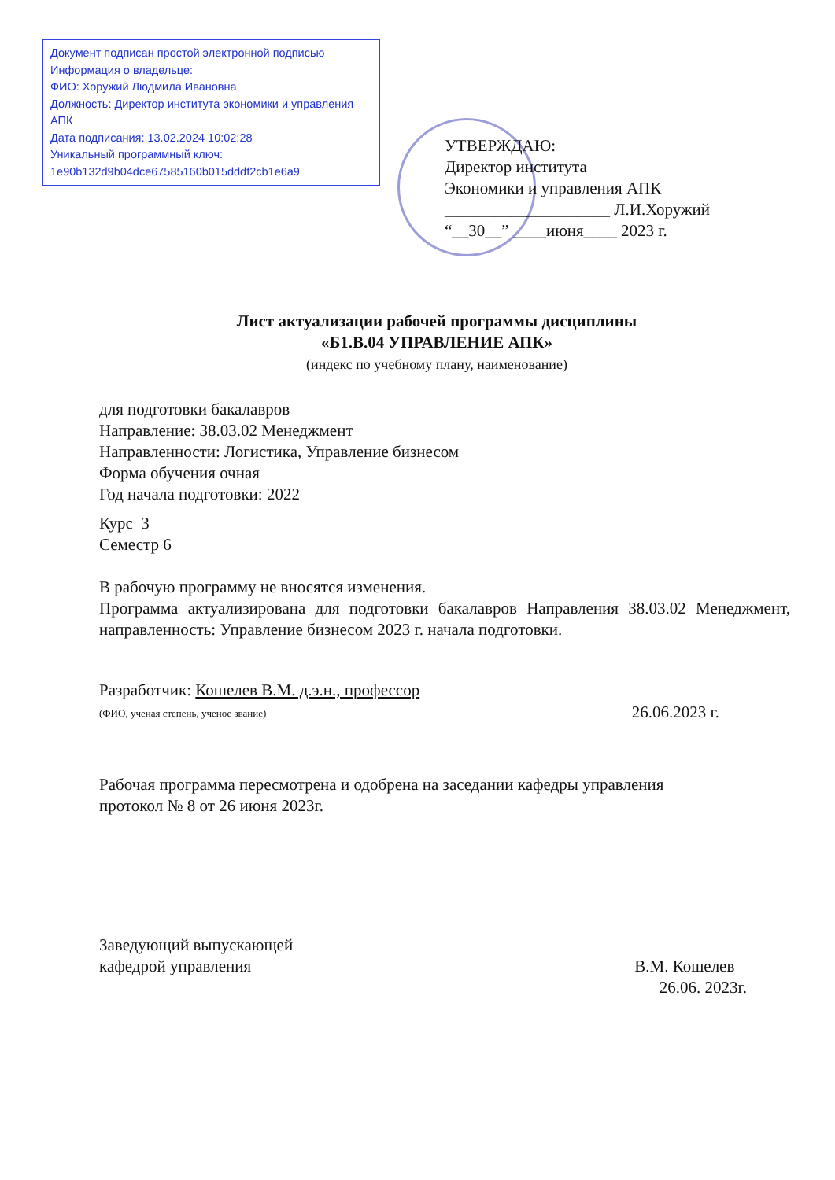Документ подписан простой электронной подписью
Информация о владельце:
ФИО: Хоружий Людмила Ивановна
Должность: Директор института экономики и управления АПК
Дата подписания: 13.02.2024 10:02:28
Уникальный программный ключ:
1e90b132d9b04dce67585160b015dddf2cb1e6a9
УТВЕРЖДАЮ:
Директор института
Экономики и управления АПК
____________________ Л.И.Хоружий
“__30__” ____июня____ 2023 г.
Лист актуализации рабочей программы дисциплины
«Б1.В.04 УПРАВЛЕНИЕ АПК»
(индекс по учебному плану, наименование)
для подготовки бакалавров
Направление: 38.03.02 Менеджмент
Направленности: Логистика, Управление бизнесом
Форма обучения очная
Год начала подготовки: 2022
Курс 3
Семестр 6
В рабочую программу не вносятся изменения.
Программа актуализирована для подготовки бакалавров Направления 38.03.02 Менеджмент, направленность: Управление бизнесом 2023 г. начала подготовки.
Разработчик: Кошелев В.М. д.э.н., профессор
(ФИО, ученая степень, ученое звание)
26.06.2023 г.
Рабочая программа пересмотрена и одобрена на заседании кафедры управления
протокол № 8 от 26 июня 2023г.
Заведующий выпускающей
кафедрой управления
В.М. Кошелев
26.06. 2023г.